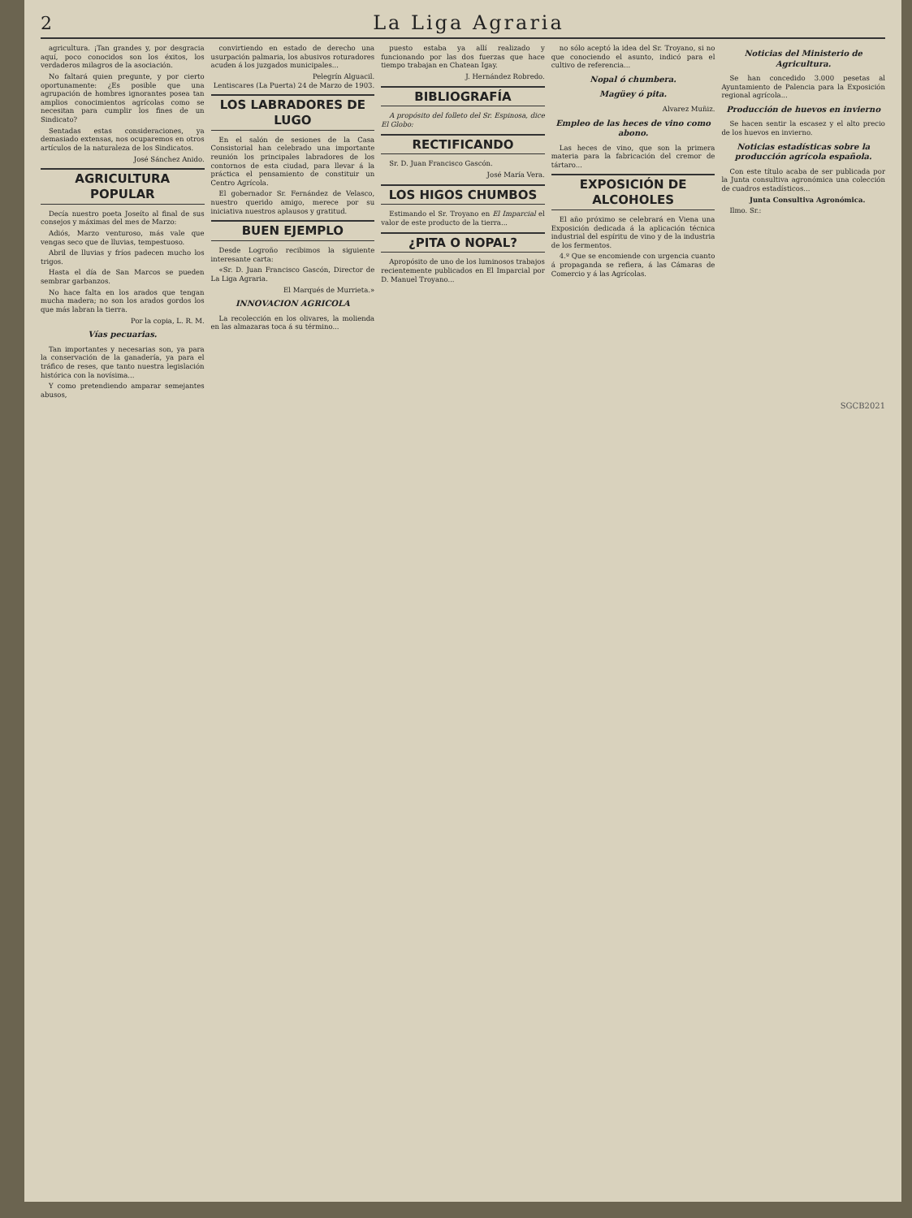2 La Liga Agraria
agricultura. ¡Tan grandes y, por desgracia aquí, poco conocidos son los éxitos, los verdaderos milagros de la asociación.
No faltará quien pregunte, y por cierto oportunamente: ¿Es posible que una agrupación de hombres ignorantes posea tan amplios conocimientos agrícolas como se necesitan para cumplir los fines de un Sindicato?
Sentadas estas consideraciones, ya demasiado extensas, nos ocuparemos en otros artículos de la naturaleza de los Sindicatos.
José Sánchez Anido.
AGRICULTURA POPULAR
Decía nuestro poeta Joseíto al final de sus consejos y máximas del mes de Marzo:
Adiós, Marzo venturoso, más vale que vengas seco que de lluvias, tempestuoso.
Abril de lluvias y fríos padecen mucho los trigos.
Hasta el día de San Marcos se pueden sembrar garbanzos.
No hace falta en los arados que tengan mucha madera; no son los arados gordos los que más labran la tierra.
Por la copia, L. R. M.
Vías pecuarias.
Tan importantes y necesarias son, ya para la conservación de la ganadería, ya para el tráfico de reses, que tanto nuestra legislación histórica con la novísima...
Y como pretendiendo amparar semejantes abusos,
convirtiendo en estado de derecho una usurpación palmaria, los abusivos roturadores acuden á los juzgados municipales...
Pelegrín Alguacil.
Lentiscares (La Puerta) 24 de Marzo de 1903.
LOS LABRADORES DE LUGO
En el salón de sesiones de la Casa Consistorial han celebrado una importante reunión los principales labradores de los contornos de esta ciudad, para llevar á la práctica el pensamiento de constituir un Centro Agrícola.
El gobernador Sr. Fernández de Velasco, nuestro querido amigo, merece por su iniciativa nuestros aplausos y gratitud.
BUEN EJEMPLO
Desde Logroño recibimos la siguiente interesante carta:
«Sr. D. Juan Francisco Gascón, Director de La Liga Agraria.
El Marqués de Murrieta.»
INNOVACION AGRICOLA
La recolección en los olivares, la molienda en las almazaras toca á su término...
puesto estaba ya allí realizado y funcionando por las dos fuerzas que hace tiempo trabajan en Chatean Igay.
J. Hernández Robredo.
BIBLIOGRAFÍA
A propósito del folleto del Sr. Espinosa, dice El Globo:
RECTIFICANDO
Sr. D. Juan Francisco Gascón.
José María Vera.
LOS HIGOS CHUMBOS
Estimando el Sr. Troyano en El Imparcial el valor de este producto de la tierra...
¿PITA O NOPAL?
Apropósito de uno de los luminosos trabajos recientemente publicados en El Imparcial por D. Manuel Troyano...
no sólo aceptó la idea del Sr. Troyano, si no que conociendo el asunto, indicó para el cultivo de referencia...
Nopal ó chumbera.
Magüey ó pita.
Alvarez Muñiz.
Empleo de las heces de vino como abono.
Las heces de vino, que son la primera materia para la fabricación del cremor de tártaro...
EXPOSICIÓN DE ALCOHOLES
El año próximo se celebrará en Viena una Exposición dedicada á la aplicación técnica industrial del espíritu de vino y de la industria de los fermentos.
4.º Que se encomiende con urgencia cuanto á propaganda se refiera, á las Cámaras de Comercio y á las Agrícolas.
Noticias del Ministerio de Agricultura.
Se han concedido 3.000 pesetas al Ayuntamiento de Palencia para la Exposición regional agrícola...
Producción de huevos en invierno
Se hacen sentir la escasez y el alto precio de los huevos en invierno.
Noticias estadísticas sobre la producción agrícola española.
Con este título acaba de ser publicada por la Junta consultiva agronómica una colección de cuadros estadísticos...
Junta Consultiva Agronómica.
Ilmo. Sr.:
SGCB2021